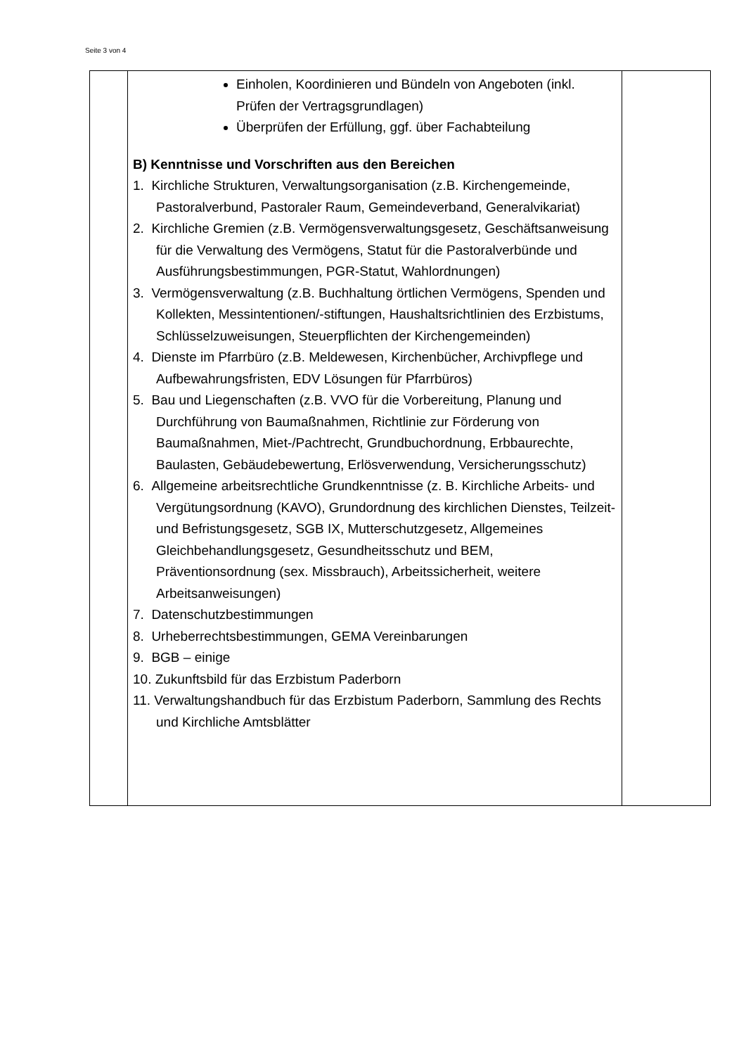Seite 3 von 4
| | Einholen, Koordinieren und Bündeln von Angeboten (inkl. Prüfen der Vertragsgrundlagen) Überprüfen der Erfüllung, ggf. über Fachabteilung B) Kenntnisse und Vorschriften aus den Bereichen 1. Kirchliche Strukturen, Verwaltungsorganisation (z.B. Kirchengemeinde, Pastoralverbund, Pastoraler Raum, Gemeindeverband, Generalvikariat) 2. Kirchliche Gremien (z.B. Vermögensverwaltungsgesetz, Geschäftsanweisung für die Verwaltung des Vermögens, Statut für die Pastoralverbünde und Ausführungsbestimmungen, PGR-Statut, Wahlordnungen) 3. Vermögensverwaltung (z.B. Buchhaltung örtlichen Vermögens, Spenden und Kollekten, Messintentionen/-stiftungen, Haushaltsrichtlinien des Erzbistums, Schlüsselzuweisungen, Steuerpflichten der Kirchengemeinden) 4. Dienste im Pfarrbüro (z.B. Meldewesen, Kirchenbücher, Archivpflege und Aufbewahrungsfristen, EDV Lösungen für Pfarrbüros) 5. Bau und Liegenschaften (z.B. VVO für die Vorbereitung, Planung und Durchführung von Baumaßnahmen, Richtlinie zur Förderung von Baumaßnahmen, Miet-/Pachtrecht, Grundbuchordnung, Erbbaurechte, Baulasten, Gebäudebewertung, Erlösverwendung, Versicherungsschutz) 6. Allgemeine arbeitsrechtliche Grundkenntnisse (z. B. Kirchliche Arbeits- und Vergütungsordnung (KAVO), Grundordnung des kirchlichen Dienstes, Teilzeit- und Befristungsgesetz, SGB IX, Mutterschutzgesetz, Allgemeines Gleichbehandlungsgesetz, Gesundheitsschutz und BEM, Präventionsordnung (sex. Missbrauch), Arbeitssicherheit, weitere Arbeitsanweisungen) 7. Datenschutzbestimmungen 8. Urheberrechtsbestimmungen, GEMA Vereinbarungen 9. BGB – einige 10. Zukunftsbild für das Erzbistum Paderborn 11. Verwaltungshandbuch für das Erzbistum Paderborn, Sammlung des Rechts und Kirchliche Amtsblätter | |